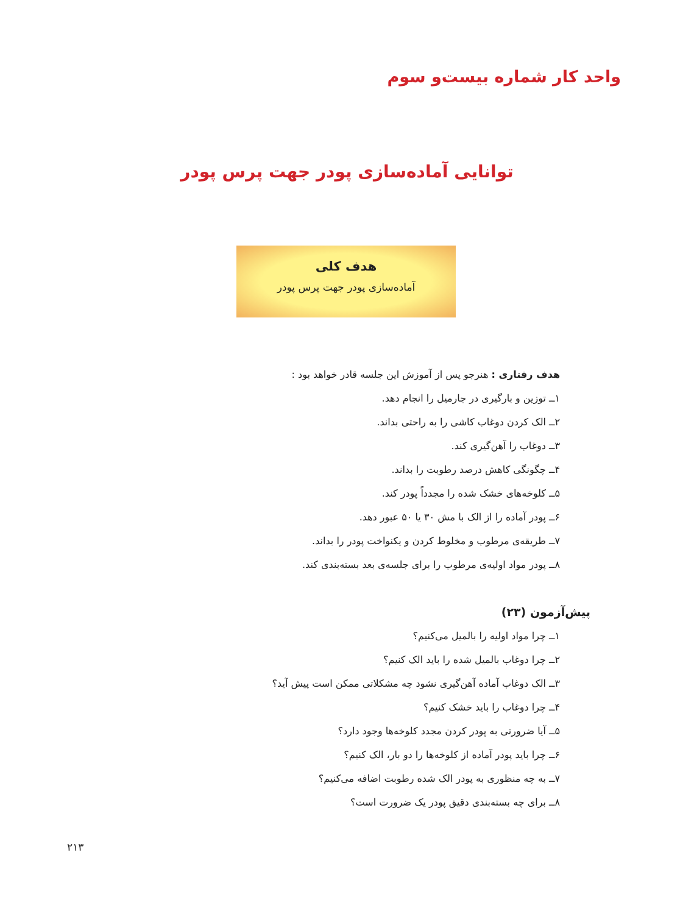واحد کار شماره بیست‌و سوم
توانایی آماده‌سازی پودر جهت پرس پودر
هدف کلی
آماده‌سازی پودر جهت پرس پودر
هدف رفتاری : هنرجو پس از آموزش این جلسه قادر خواهد بود :
۱ــ توزین و بارگیری در جارمیل را انجام دهد.
۲ــ الک کردن دوغاب کاشی را به راحتی بداند.
۳ــ دوغاب را آهن‌گیری کند.
۴ــ چگونگی کاهش درصد رطوبت را بداند.
۵ــ کلوخه‌های خشک شده را مجدداً پودر کند.
۶ــ پودر آماده را از الک با مش ۳۰ یا ۵۰ عبور دهد.
۷ــ طریقه‌ی مرطوب و مخلوط کردن و یکنواخت پودر را بداند.
۸ــ پودر مواد اولیه‌ی مرطوب را برای جلسه‌ی بعد بسته‌بندی کند.
پیش‌آزمون (۲۳)
۱ــ چرا مواد اولیه را بالمیل می‌کنیم؟
۲ــ چرا دوغاب بالمیل شده را باید الک کنیم؟
۳ــ الک دوغاب آماده آهن‌گیری نشود چه مشکلاتی ممکن است پیش آید؟
۴ــ چرا دوغاب را باید خشک کنیم؟
۵ــ آیا ضرورتی به پودر کردن مجدد کلوخه‌ها وجود دارد؟
۶ــ چرا باید پودر آماده از کلوخه‌ها را دو بار، الک کنیم؟
۷ــ به چه منظوری به پودر الک شده رطوبت اضافه می‌کنیم؟
۸ــ برای چه بسته‌بندی دقیق پودر یک ضرورت است؟
۲۱۳